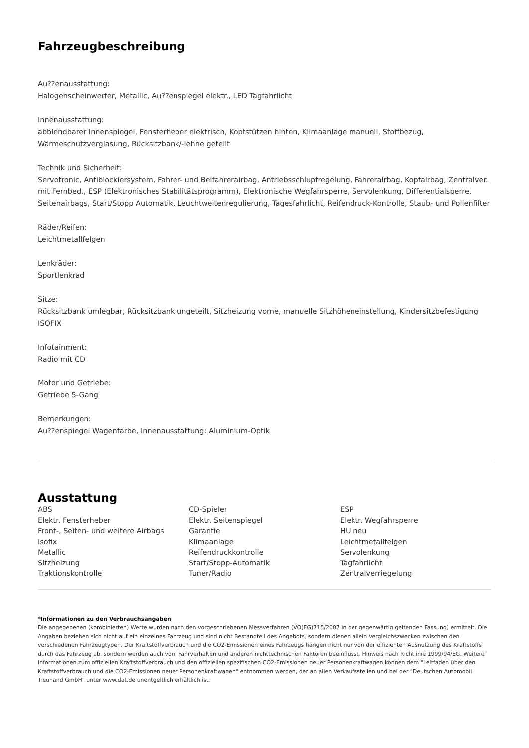Fahrzeugbeschreibung
Au??enausstattung:
Halogenscheinwerfer, Metallic, Au??enspiegel elektr., LED Tagfahrlicht
Innenausstattung:
abblendbarer Innenspiegel, Fensterheber elektrisch, Kopfstützen hinten, Klimaanlage manuell, Stoffbezug, Wärmeschutzverglasung, Rücksitzbank/-lehne geteilt
Technik und Sicherheit:
Servotronic, Antiblockiersystem, Fahrer- und Beifahrerairbag, Antriebsschlupfregelung, Fahrerairbag, Kopfairbag, Zentralver. mit Fernbed., ESP (Elektronisches Stabilitätsprogramm), Elektronische Wegfahrsperre, Servolenkung, Differentialsperre, Seitenairbags, Start/Stopp Automatik, Leuchtweitenregulierung, Tagesfahrlicht, Reifendruck-Kontrolle, Staub- und Pollenfilter
Räder/Reifen:
Leichtmetallfelgen
Lenkräder:
Sportlenkrad
Sitze:
Rücksitzbank umlegbar, Rücksitzbank ungeteilt, Sitzheizung vorne, manuelle Sitzhöheneinstellung, Kindersitzbefestigung ISOFIX
Infotainment:
Radio mit CD
Motor und Getriebe:
Getriebe 5-Gang
Bemerkungen:
Au??enspiegel Wagenfarbe, Innenausstattung: Aluminium-Optik
Ausstattung
ABS
CD-Spieler
ESP
Elektr. Fensterheber
Elektr. Seitenspiegel
Elektr. Wegfahrsperre
Front-, Seiten- und weitere Airbags
Garantie
HU neu
Isofix
Klimaanlage
Leichtmetallfelgen
Metallic
Reifendruckkontrolle
Servolenkung
Sitzheizung
Start/Stopp-Automatik
Tagfahrlicht
Traktionskontrolle
Tuner/Radio
Zentralverriegelung
*Informationen zu den Verbrauchsangaben
Die angegebenen (kombinierten) Werte wurden nach den vorgeschriebenen Messverfahren (VO(EG)715/2007 in der gegenwärtig geltenden Fassung) ermittelt. Die Angaben beziehen sich nicht auf ein einzelnes Fahrzeug und sind nicht Bestandteil des Angebots, sondern dienen allein Vergleichszwecken zwischen den verschiedenen Fahrzeugtypen. Der Kraftstoffverbrauch und die CO2-Emissionen eines Fahrzeugs hängen nicht nur von der effizienten Ausnutzung des Kraftstoffs durch das Fahrzeug ab, sondern werden auch vom Fahrverhalten und anderen nichttechnischen Faktoren beeinflusst. Hinweis nach Richtlinie 1999/94/EG. Weitere Informationen zum offiziellen Kraftstoffverbrauch und den offiziellen spezifischen CO2-Emissionen neuer Personenkraftwagen können dem "Leitfaden über den Kraftstoffverbrauch und die CO2-Emissionen neuer Personenkraftwagen" entnommen werden, der an allen Verkaufsstellen und bei der "Deutschen Automobil Treuhand GmbH" unter www.dat.de unentgeltlich erhältlich ist.